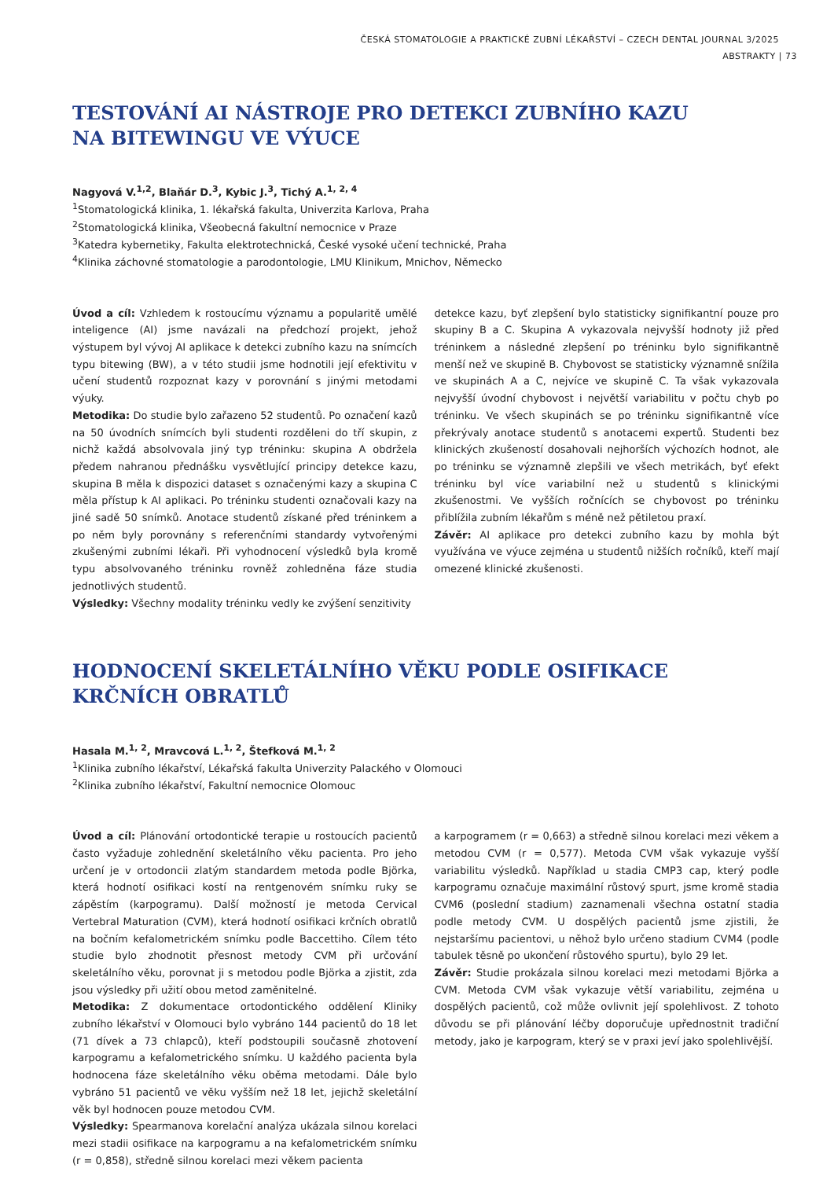ČESKÁ STOMATOLOGIE A PRAKTICKÉ ZUBNÍ LÉKAŘSTVÍ – CZECH DENTAL JOURNAL 3/2025
ABSTRAKTY | 73
TESTOVÁNÍ AI NÁSTROJE PRO DETEKCI ZUBNÍHO KAZU
NA BITEWINGU VE VÝUCE
Nagyová V.<sup>1,2</sup>, Blaňár D.<sup>3</sup>, Kybic J.<sup>3</sup>, Tichý A.<sup>1, 2, 4</sup>
<sup>1</sup> Stomatologická klinika, 1. lékařská fakulta, Univerzita Karlova, Praha
<sup>2</sup> Stomatologická klinika, Všeobecná fakultní nemocnice v Praze
<sup>3</sup> Katedra kybernetiky, Fakulta elektrotechnická, České vysoké učení technické, Praha
<sup>4</sup> Klinika záchovné stomatologie a parodontologie, LMU Klinikum, Mnichov, Německo
Úvod a cíl: Vzhledem k rostoucímu významu a popularitě umělé inteligence (AI) jsme navázali na předchozí projekt, jehož výstupem byl vývoj AI aplikace k detekci zubního kazu na snímcích typu bitewing (BW), a v této studii jsme hodnotili její efektivitu v učení studentů rozpoznat kazy v porovnání s jinými metodami výuky.
Metodika: Do studie bylo zařazeno 52 studentů. Po označení kazů na 50 úvodních snímcích byli studenti rozděleni do tří skupin, z nichž každá absolvovala jiný typ tréninku: skupina A obdržela předem nahranou přednášku vysvětlující principy detekce kazu, skupina B měla k dispozici dataset s označenými kazy a skupina C měla přístup k AI aplikaci. Po tréninku studenti označovali kazy na jiné sadě 50 snímků. Anotace studentů získané před tréninkem a po něm byly porovnány s referenčními standardy vytvořenými zkušenými zubními lékaři. Při vyhodnocení výsledků byla kromě typu absolvovaného tréninku rovněž zohledněna fáze studia jednotlivých studentů.
Výsledky: Všechny modality tréninku vedly ke zvýšení senzitivity
detekce kazu, byť zlepšení bylo statisticky signifikantní pouze pro skupiny B a C. Skupina A vykazovala nejvyšší hodnoty již před tréninkem a následné zlepšení po tréninku bylo signifikantně menší než ve skupině B. Chybovost se statisticky významně snížila ve skupinách A a C, nejvíce ve skupině C. Ta však vykazovala nejvyšší úvodní chybovost i největší variabilitu v počtu chyb po tréninku. Ve všech skupinách se po tréninku signifikantně více překrývaly anotace studentů s anotacemi expertů. Studenti bez klinických zkušeností dosahovali nejhorších výchozích hodnot, ale po tréninku se významně zlepšili ve všech metrikách, byť efekt tréninku byl více variabilní než u studentů s klinickými zkušenostmi. Ve vyšších ročnících se chybovost po tréninku přiblížila zubním lékařům s méně než pětiletou praxí.
Závěr: AI aplikace pro detekci zubního kazu by mohla být využívána ve výuce zejména u studentů nižších ročníků, kteří mají omezené klinické zkušenosti.
HODNOCENÍ SKELETÁLNÍHO VĚKU PODLE OSIFIKACE
KRČNÍCH OBRATLŮ
Hasala M.<sup>1, 2</sup>, Mravcová L.<sup>1, 2</sup>, Štefková M.<sup>1, 2</sup>
<sup>1</sup> Klinika zubního lékařství, Lékařská fakulta Univerzity Palackého v Olomouci
<sup>2</sup> Klinika zubního lékařství, Fakultní nemocnice Olomouc
Úvod a cíl: Plánování ortodontické terapie u rostoucích pacientů často vyžaduje zohlednění skeletálního věku pacienta. Pro jeho určení je v ortodoncii zlatým standardem metoda podle Björka, která hodnotí osifikaci kostí na rentgenovém snímku ruky se zápěstím (karpogramu). Další možností je metoda Cervical Vertebral Maturation (CVM), která hodnotí osifikaci krčních obratlů na bočním kefalometrickém snímku podle Baccettiho. Cílem této studie bylo zhodnotit přesnost metody CVM při určování skeletálního věku, porovnat ji s metodou podle Björka a zjistit, zda jsou výsledky při užití obou metod zaměnitelné.
Metodika: Z dokumentace ortodontického oddělení Kliniky zubního lékařství v Olomouci bylo vybráno 144 pacientů do 18 let (71 dívek a 73 chlapců), kteří podstoupili současně zhotovení karpogramu a kefalometrického snímku. U každého pacienta byla hodnocena fáze skeletálního věku oběma metodami. Dále bylo vybráno 51 pacientů ve věku vyšším než 18 let, jejichž skeletální věk byl hodnocen pouze metodou CVM.
Výsledky: Spearmanova korelační analýza ukázala silnou korelaci mezi stadii osifikace na karpogramu a na kefalometrickém snímku (r = 0,858), středně silnou korelaci mezi věkem pacienta
a karpogramem (r = 0,663) a středně silnou korelaci mezi věkem a metodou CVM (r = 0,577). Metoda CVM však vykazuje vyšší variabilitu výsledků. Například u stadia CMP3 cap, který podle karpogramu označuje maximální růstový spurt, jsme kromě stadia CVM6 (poslední stadium) zaznamenali všechna ostatní stadia podle metody CVM. U dospělých pacientů jsme zjistili, že nejstaršímu pacientovi, u něhož bylo určeno stadium CVM4 (podle tabulek těsně po ukončení růstového spurtu), bylo 29 let.
Závěr: Studie prokázala silnou korelaci mezi metodami Björka a CVM. Metoda CVM však vykazuje větší variabilitu, zejména u dospělých pacientů, což může ovlivnit její spolehlivost. Z tohoto důvodu se při plánování léčby doporučuje upřednostnit tradiční metody, jako je karpogram, který se v praxi jeví jako spolehlivější.